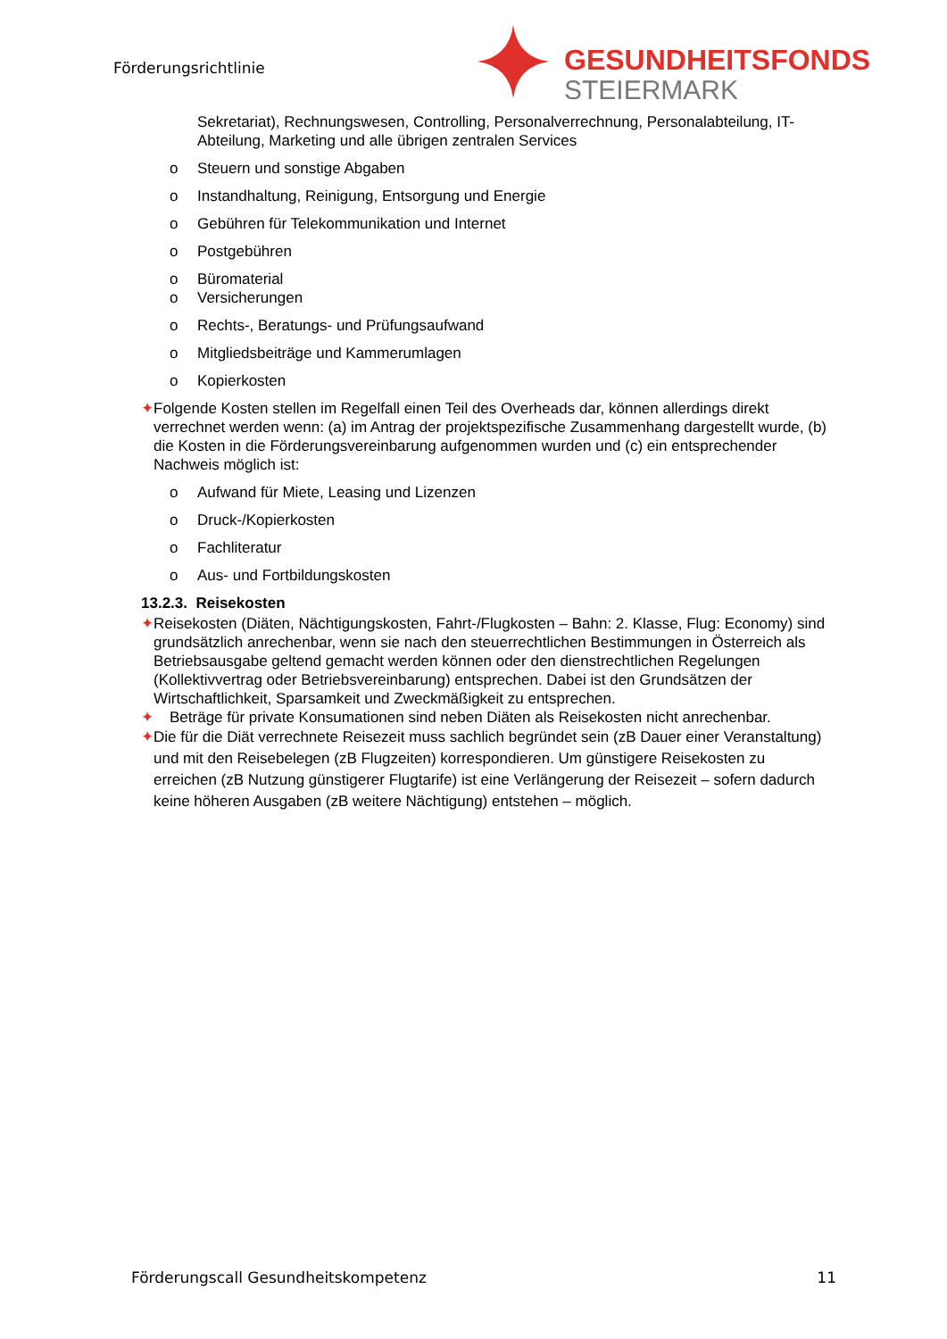Förderungsrichtlinie GESUNDHEITSFONDS
STEIERMARK
Sekretariat), Rechnungswesen, Controlling, Personalverrechnung, Personalabteilung, IT-Abteilung, Marketing und alle übrigen zentralen Services
o Steuern und sonstige Abgaben
o Instandhaltung, Reinigung, Entsorgung und Energie
o Gebühren für Telekommunikation und Internet
o Postgebühren
o Büromaterial
o Versicherungen
o Rechts-, Beratungs- und Prüfungsaufwand
o Mitgliedsbeiträge und Kammerumlagen
o Kopierkosten
✦ Folgende Kosten stellen im Regelfall einen Teil des Overheads dar, können allerdings direkt verrechnet werden wenn: (a) im Antrag der projektspezifische Zusammenhang dargestellt wurde, (b) die Kosten in die Förderungsvereinbarung aufgenommen wurden und (c) ein entsprechender Nachweis möglich ist:
o Aufwand für Miete, Leasing und Lizenzen
o Druck-/Kopierkosten
o Fachliteratur
o Aus- und Fortbildungskosten
13.2.3. Reisekosten
✦ Reisekosten (Diäten, Nächtigungskosten, Fahrt-/Flugkosten – Bahn: 2. Klasse, Flug: Economy) sind grundsätzlich anrechenbar, wenn sie nach den steuerrechtlichen Bestimmungen in Österreich als Betriebsausgabe geltend gemacht werden können oder den dienstrechtlichen Regelungen (Kollektivvertrag oder Betriebsvereinbarung) entsprechen. Dabei ist den Grundsätzen der Wirtschaftlichkeit, Sparsamkeit und Zweckmäßigkeit zu entsprechen.
✦ Beträge für private Konsumationen sind neben Diäten als Reisekosten nicht anrechenbar.
✦ Die für die Diät verrechnete Reisezeit muss sachlich begründet sein (zB Dauer einer Veranstaltung) und mit den Reisebelegen (zB Flugzeiten) korrespondieren. Um günstigere Reisekosten zu erreichen (zB Nutzung günstigerer Flugtarife) ist eine Verlängerung der Reisezeit – sofern dadurch keine höheren Ausgaben (zB weitere Nächtigung) entstehen – möglich.
Förderungscall Gesundheitskompetenz 11